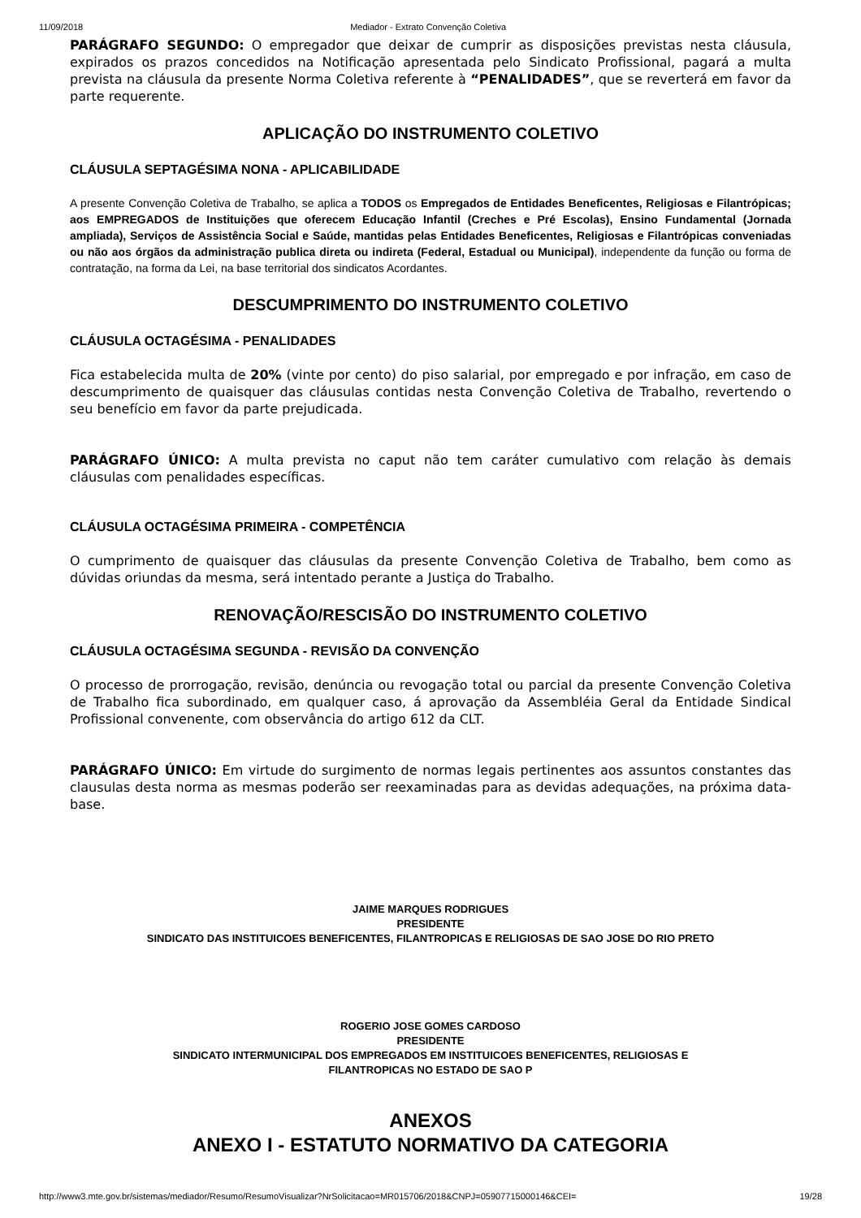11/09/2018 Mediador - Extrato Convenção Coletiva
PARÁGRAFO SEGUNDO: O empregador que deixar de cumprir as disposições previstas nesta cláusula, expirados os prazos concedidos na Notificação apresentada pelo Sindicato Profissional, pagará a multa prevista na cláusula da presente Norma Coletiva referente à “PENALIDADES”, que se reverterá em favor da parte requerente.
APLICAÇÃO DO INSTRUMENTO COLETIVO
CLÁUSULA SEPTAGÉSIMA NONA - APLICABILIDADE
A presente Convenção Coletiva de Trabalho, se aplica a TODOS os Empregados de Entidades Beneficentes, Religiosas e Filantrópicas; aos EMPREGADOS de Instituições que oferecem Educação Infantil (Creches e Pré Escolas), Ensino Fundamental (Jornada ampliada), Serviços de Assistência Social e Saúde, mantidas pelas Entidades Beneficentes, Religiosas e Filantrópicas conveniadas ou não aos órgãos da administração publica direta ou indireta (Federal, Estadual ou Municipal), independente da função ou forma de contratação, na forma da Lei, na base territorial dos sindicatos Acordantes.
DESCUMPRIMENTO DO INSTRUMENTO COLETIVO
CLÁUSULA OCTAGÉSIMA - PENALIDADES
Fica estabelecida multa de 20% (vinte por cento) do piso salarial, por empregado e por infração, em caso de descumprimento de quaisquer das cláusulas contidas nesta Convenção Coletiva de Trabalho, revertendo o seu benefício em favor da parte prejudicada.
PARÁGRAFO ÚNICO: A multa prevista no caput não tem caráter cumulativo com relação às demais cláusulas com penalidades específicas.
CLÁUSULA OCTAGÉSIMA PRIMEIRA - COMPETÊNCIA
O cumprimento de quaisquer das cláusulas da presente Convenção Coletiva de Trabalho, bem como as dúvidas oriundas da mesma, será intentado perante a Justiça do Trabalho.
RENOVAÇÃO/RESCISÃO DO INSTRUMENTO COLETIVO
CLÁUSULA OCTAGÉSIMA SEGUNDA - REVISÃO DA CONVENÇÃO
O processo de prorrogação, revisão, denúncia ou revogação total ou parcial da presente Convenção Coletiva de Trabalho fica subordinado, em qualquer caso, á aprovação da Assembléia Geral da Entidade Sindical Profissional convenente, com observância do artigo 612 da CLT.
PARÁGRAFO ÚNICO: Em virtude do surgimento de normas legais pertinentes aos assuntos constantes das clausulas desta norma as mesmas poderão ser reexaminadas para as devidas adequações, na próxima data-base.
JAIME MARQUES RODRIGUES
PRESIDENTE
SINDICATO DAS INSTITUICOES BENEFICENTES, FILANTROPICAS E RELIGIOSAS DE SAO JOSE DO RIO PRETO
ROGERIO JOSE GOMES CARDOSO
PRESIDENTE
SINDICATO INTERMUNICIPAL DOS EMPREGADOS EM INSTITUICOES BENEFICENTES, RELIGIOSAS E
FILANTROPICAS NO ESTADO DE SAO P
ANEXOS
ANEXO I - ESTATUTO NORMATIVO DA CATEGORIA
http://www3.mte.gov.br/sistemas/mediador/Resumo/ResumoVisualizar?NrSolicitacao=MR015706/2018&CNPJ=05907715000146&CEI= 19/28